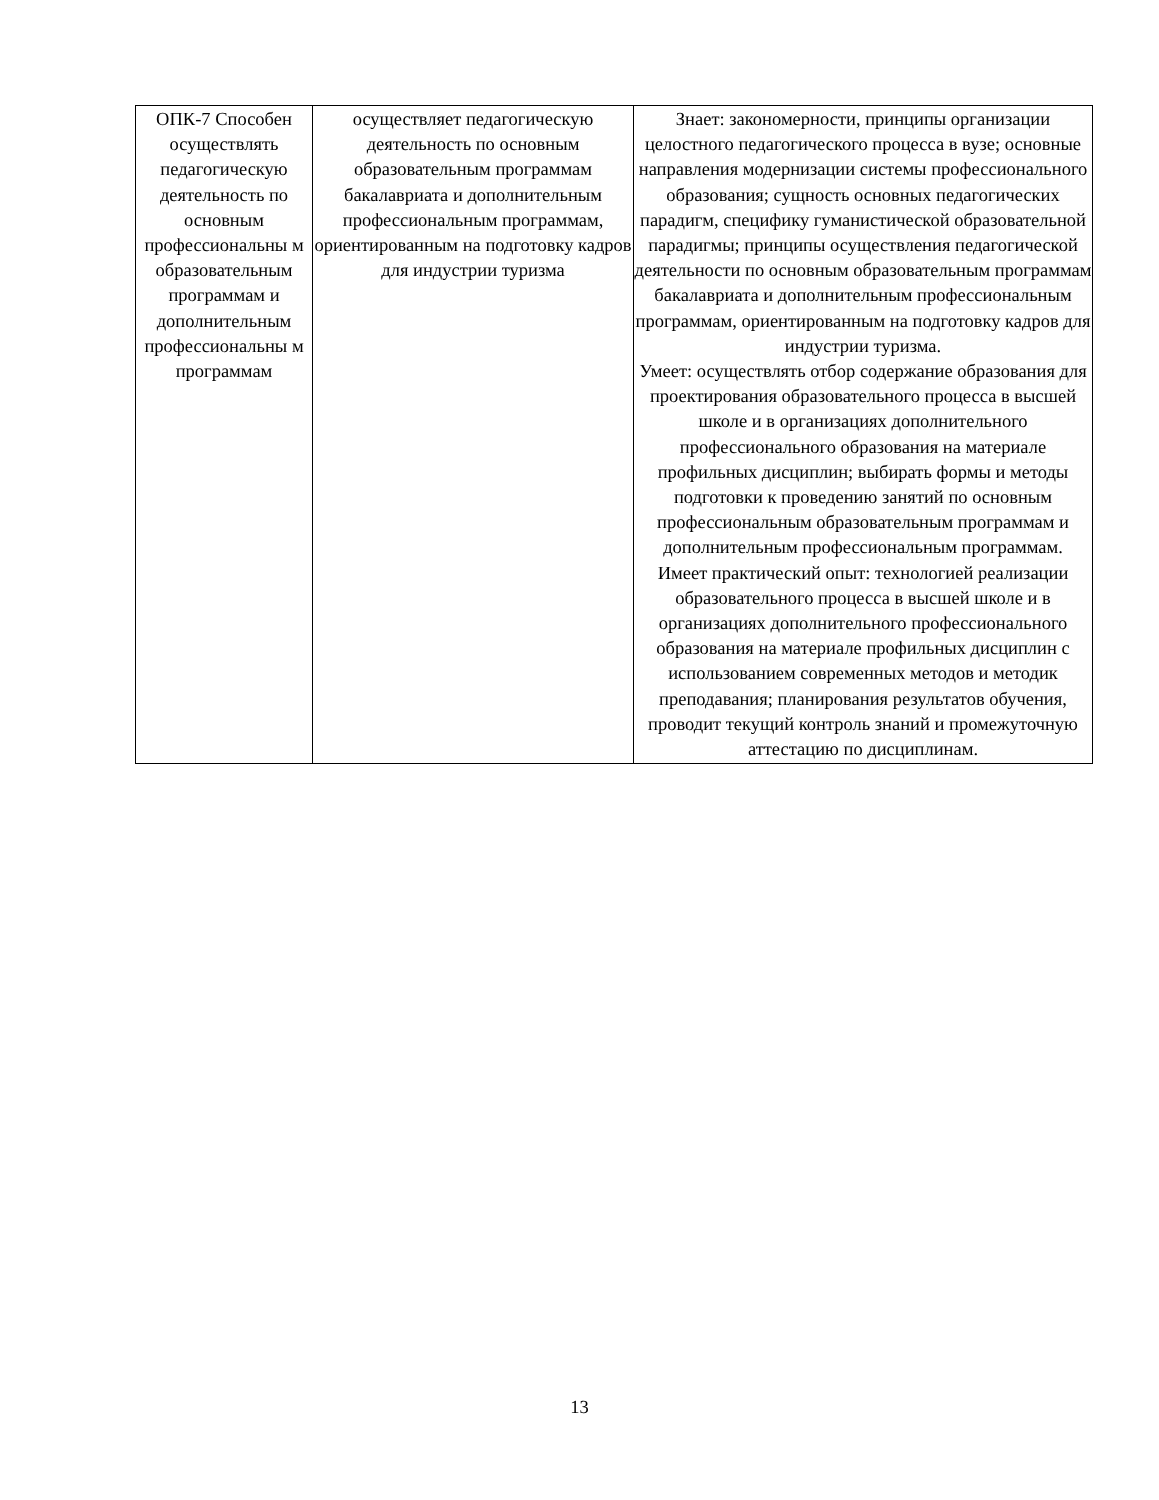| ОПК-7 Способен осуществлять педагогическую деятельность по основным профессиональны м образовательным программам и дополнительным профессиональны м программам | осуществляет педагогическую деятельность по основным образовательным программам бакалавриата и дополнительным профессиональным программам, ориентированным на подготовку кадров для индустрии туризма | Знает: закономерности, принципы организации целостного педагогического процесса в вузе; основные направления модернизации системы профессионального образования; сущность основных педагогических парадигм, специфику гуманистической образовательной парадигмы; принципы осуществления педагогической деятельности по основным образовательным программам бакалавриата и дополнительным профессиональным программам, ориентированным на подготовку кадров для индустрии туризма. Умеет: осуществлять отбор содержание образования для проектирования образовательного процесса в высшей школе и в организациях дополнительного профессионального образования на материале профильных дисциплин; выбирать формы и методы подготовки к проведению занятий по основным профессиональным образовательным программам и дополнительным профессиональным программам. Имеет практический опыт: технологией реализации образовательного процесса в высшей школе и в организациях дополнительного профессионального образования на материале профильных дисциплин с использованием современных методов и методик преподавания; планирования результатов обучения, проводит текущий контроль знаний и промежуточную аттестацию по дисциплинам. |
13